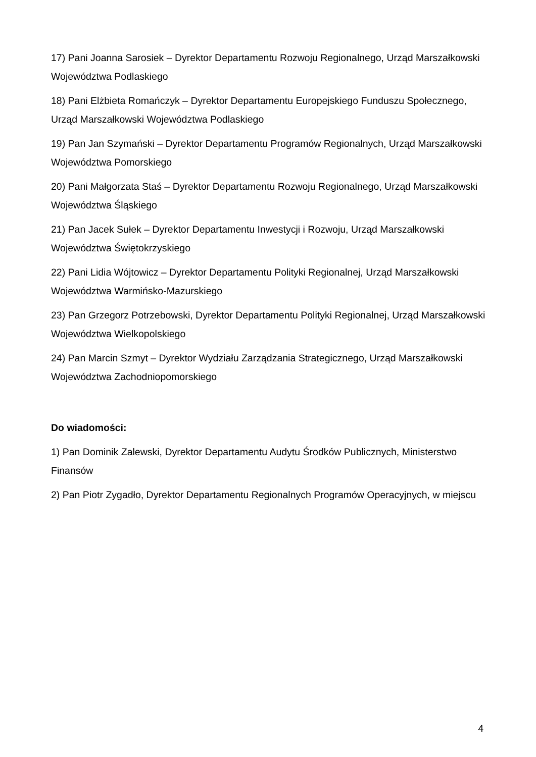17) Pani Joanna Sarosiek – Dyrektor Departamentu Rozwoju Regionalnego, Urząd Marszałkowski Województwa Podlaskiego
18) Pani Elżbieta Romańczyk – Dyrektor Departamentu Europejskiego Funduszu Społecznego, Urząd Marszałkowski Województwa Podlaskiego
19) Pan Jan Szymański – Dyrektor Departamentu Programów Regionalnych, Urząd Marszałkowski Województwa Pomorskiego
20) Pani Małgorzata Staś – Dyrektor Departamentu Rozwoju Regionalnego, Urząd Marszałkowski Województwa Śląskiego
21) Pan Jacek Sułek – Dyrektor Departamentu Inwestycji i Rozwoju, Urząd Marszałkowski Województwa Świętokrzyskiego
22) Pani Lidia Wójtowicz – Dyrektor Departamentu Polityki Regionalnej, Urząd Marszałkowski Województwa Warmińsko-Mazurskiego
23) Pan Grzegorz Potrzebowski, Dyrektor Departamentu Polityki Regionalnej, Urząd Marszałkowski Województwa Wielkopolskiego
24) Pan Marcin Szmyt – Dyrektor Wydziału Zarządzania Strategicznego, Urząd Marszałkowski Województwa Zachodniopomorskiego
Do wiadomości:
1) Pan Dominik Zalewski, Dyrektor Departamentu Audytu Środków Publicznych, Ministerstwo Finansów
2) Pan Piotr Zygadło, Dyrektor Departamentu Regionalnych Programów Operacyjnych, w miejscu
4